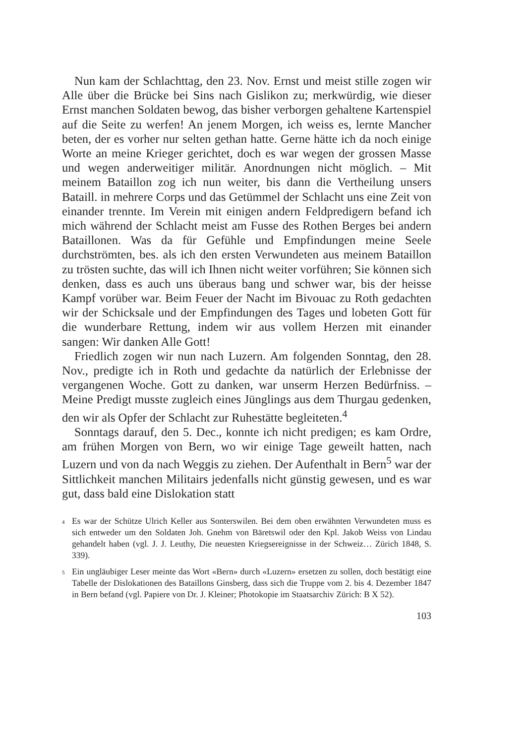Nun kam der Schlachttag, den 23. Nov. Ernst und meist stille zogen wir Alle über die Brücke bei Sins nach Gislikon zu; merkwürdig, wie dieser Ernst manchen Soldaten bewog, das bisher verborgen gehaltene Kartenspiel auf die Seite zu werfen! An jenem Morgen, ich weiss es, lernte Mancher beten, der es vorher nur selten gethan hatte. Gerne hätte ich da noch einige Worte an meine Krieger gerichtet, doch es war wegen der grossen Masse und wegen anderweitiger militär. Anordnungen nicht möglich. – Mit meinem Bataillon zog ich nun weiter, bis dann die Vertheilung unsers Bataill. in mehrere Corps und das Getümmel der Schlacht uns eine Zeit von einander trennte. Im Verein mit einigen andern Feldpredigern befand ich mich während der Schlacht meist am Fusse des Rothen Berges bei andern Bataillonen. Was da für Gefühle und Empfindungen meine Seele durchströmten, bes. als ich den ersten Verwundeten aus meinem Bataillon zu trösten suchte, das will ich Ihnen nicht weiter vorführen; Sie können sich denken, dass es auch uns überaus bang und schwer war, bis der heisse Kampf vorüber war. Beim Feuer der Nacht im Bivouac zu Roth gedachten wir der Schicksale und der Empfindungen des Tages und lobeten Gott für die wunderbare Rettung, indem wir aus vollem Herzen mit einander sangen: Wir danken Alle Gott!
Friedlich zogen wir nun nach Luzern. Am folgenden Sonntag, den 28. Nov., predigte ich in Roth und gedachte da natürlich der Erlebnisse der vergangenen Woche. Gott zu danken, war unserm Herzen Bedürfniss. – Meine Predigt musste zugleich eines Jünglings aus dem Thurgau gedenken, den wir als Opfer der Schlacht zur Ruhestätte begleiteten.<sup>4</sup>
Sonntags darauf, den 5. Dec., konnte ich nicht predigen; es kam Ordre, am frühen Morgen von Bern, wo wir einige Tage geweilt hatten, nach Luzern und von da nach Weggis zu ziehen. Der Aufenthalt in Bern<sup>5</sup> war der Sittlichkeit manchen Militairs jedenfalls nicht günstig gewesen, und es war gut, dass bald eine Dislokation statt
<sup>4</sup> Es war der Schütze Ulrich Keller aus Sonterswilen. Bei dem oben erwähnten Verwundeten muss es sich entweder um den Soldaten Joh. Gnehm von Bäretswil oder den Kpl. Jakob Weiss von Lindau gehandelt haben (vgl. J. J. Leuthy, Die neuesten Kriegsereignisse in der Schweiz… Zürich 1848, S. 339).
<sup>5</sup> Ein ungläubiger Leser meinte das Wort «Bern» durch «Luzern» ersetzen zu sollen, doch bestätigt eine Tabelle der Dislokationen des Bataillons Ginsberg, dass sich die Truppe vom 2. bis 4. Dezember 1847 in Bern befand (vgl. Papiere von Dr. J. Kleiner; Photokopie im Staatsarchiv Zürich: B X 52).
103